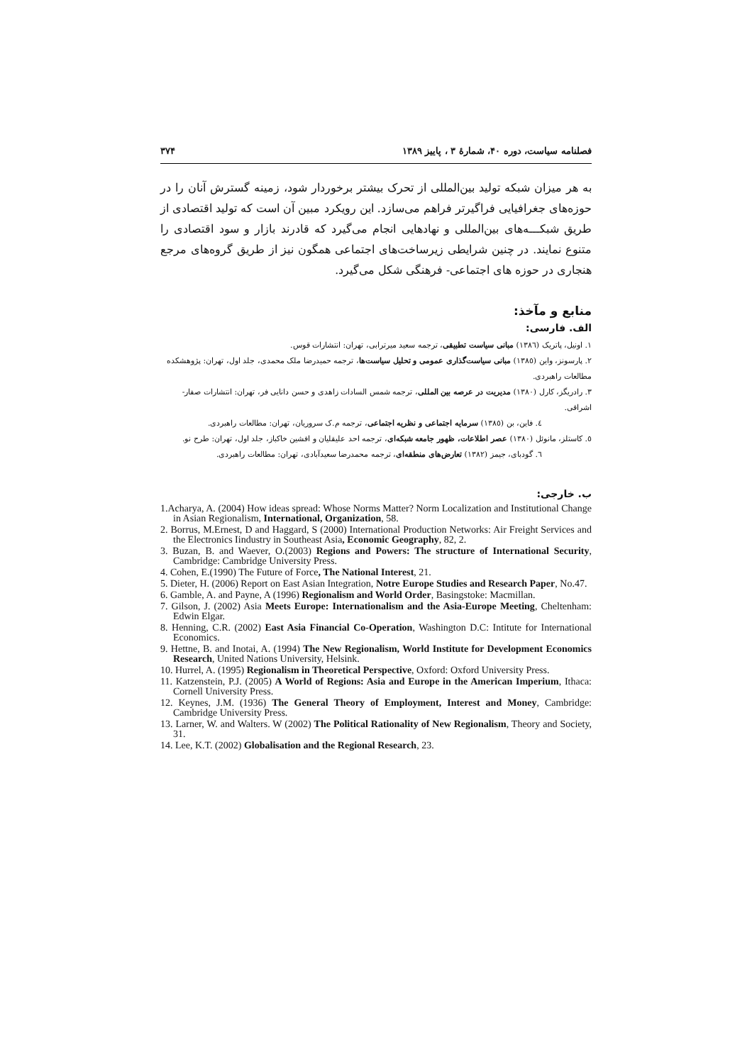فصلنامه سیاست، دوره ۴۰، شمارهٔ ۳ ، پاییز ۱۳۸۹ ۳۷۴
به هر میزان شبکه تولید بین‌المللی از تحرک بیشتر برخوردار شود، زمینه گسترش آنان را در حوزه‌های جغرافیایی فراگیرتر فراهم می‌سازد. این رویکرد مبین آن است که تولید اقتصادی از طریق شبکـــه‌های بین‌المللی و نهادهایی انجام می‌گیرد که قادرند بازار و سود اقتصادی را متنوع نمایند. در چنین شرایطی زیرساخت‌های اجتماعی همگون نیز از طریق گروه‌های مرجع هنجاری در حوزه های اجتماعی- فرهنگی شکل می‌گیرد.
منابع و مآخذ:
الف. فارسی:
١. اونیل، پاتریک (١٣٨٦) مبانی سیاست تطبیقی، ترجمه سعید میرترابی، تهران: انتشارات قوس.
٢. پارسونز، واین (١٣٨٥) مبانی سیاست‌گذاری عمومی و تحلیل سیاست‌ها، ترجمه حمیدرضا ملک محمدی، جلد اول، تهران: پژوهشکده مطالعات راهبردی.
٣. رادریگز، کارل (١٣٨٠) مدیریت در عرصه بین المللی، ترجمه شمس السادات زاهدی و حسن دانایی فر، تهران: انتشارات صفار-اشراقی.
٤. فاین، بن (١٣٨٥) سرمایه اجتماعی و نظریه اجتماعی، ترجمه م.ک سروریان، تهران: مطالعات راهبردی.
٥. کاستلز، مانوئل (١٣٨٠) عصر اطلاعات، ظهور جامعه شبکه‌ای، ترجمه احد علیقلیان و افشین خاکباز، جلد اول، تهران: طرح نو.
٦. گودبای، جیمز (١٣٨٢) تعارض‌های منطقه‌ای، ترجمه محمدرضا سعیدآبادی، تهران: مطالعات راهبردی.
ب. خارجی:
1.Acharya, A. (2004) How ideas spread: Whose Norms Matter? Norm Localization and Institutional Change in Asian Regionalism, International, Organization, 58.
2. Borrus, M.Ernest, D and Haggard, S (2000) International Production Networks: Air Freight Services and the Electronics Iindustry in Southeast Asia, Economic Geography, 82, 2.
3. Buzan, B. and Waever, O.(2003) Regions and Powers: The structure of International Security, Cambridge: Cambridge University Press.
4. Cohen, E.(1990) The Future of Force, The National Interest, 21.
5. Dieter, H. (2006) Report on East Asian Integration, Notre Europe Studies and Research Paper, No.47.
6. Gamble, A. and Payne, A (1996) Regionalism and World Order, Basingstoke: Macmillan.
7. Gilson, J. (2002) Asia Meets Europe: Internationalism and the Asia-Europe Meeting, Cheltenham: Edwin Elgar.
8. Henning, C.R. (2002) East Asia Financial Co-Operation, Washington D.C: Intitute for International Economics.
9. Hettne, B. and Inotai, A. (1994) The New Regionalism, World Institute for Development Economics Research, United Nations University, Helsink.
10. Hurrel, A. (1995) Regionalism in Theoretical Perspective, Oxford: Oxford University Press.
11. Katzenstein, P.J. (2005) A World of Regions: Asia and Europe in the American Imperium, Ithaca: Cornell University Press.
12. Keynes, J.M. (1936) The General Theory of Employment, Interest and Money, Cambridge: Cambridge University Press.
13. Larner, W. and Walters. W (2002) The Political Rationality of New Regionalism, Theory and Society, 31.
14. Lee, K.T. (2002) Globalisation and the Regional Research, 23.